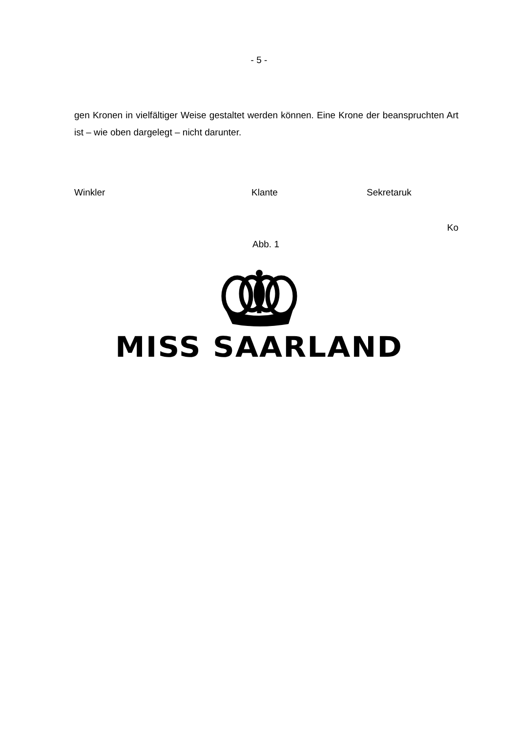- 5 -
gen Kronen in vielfältiger Weise gestaltet werden können. Eine Krone der bean­spruchten Art ist – wie oben dargelegt – nicht darunter.
Winkler Klante Sekretaruk
Ko
Abb. 1
MISS SAARLAND